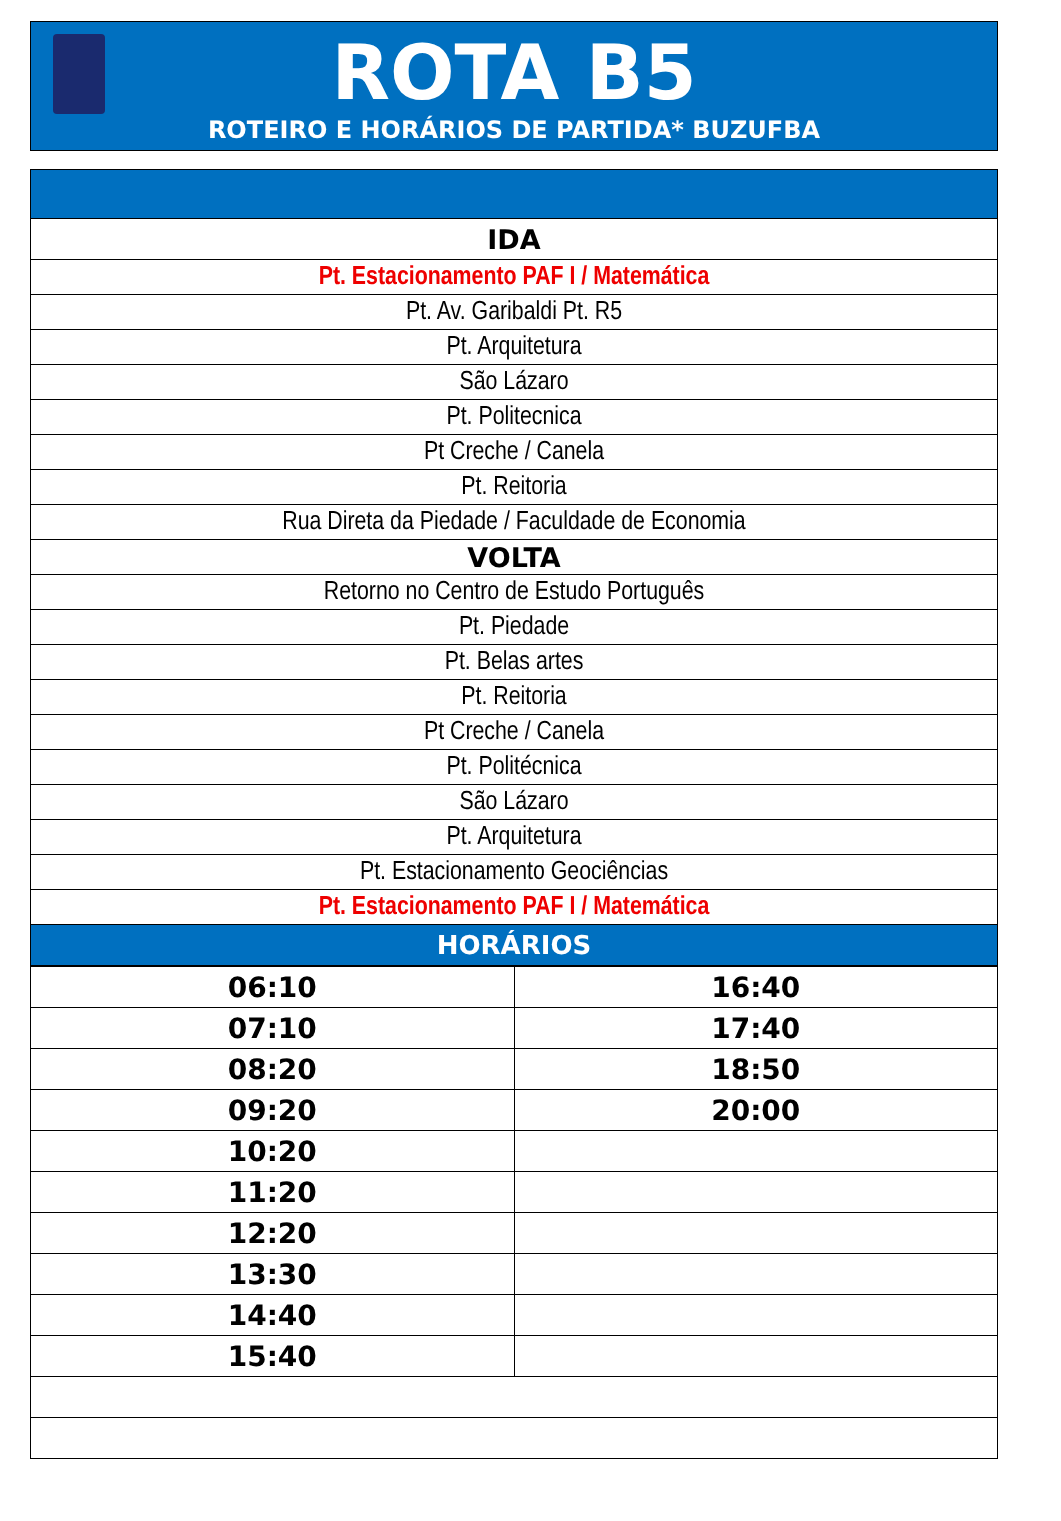ROTA B5
ROTEIRO E HORÁRIOS DE PARTIDA* BUZUFBA
| IDA |
| Pt. Estacionamento PAF I / Matemática |
| Pt. Av. Garibaldi Pt. R5 |
| Pt. Arquitetura |
| São Lázaro |
| Pt. Politecnica |
| Pt Creche / Canela |
| Pt. Reitoria |
| Rua Direta da Piedade / Faculdade de Economia |
| VOLTA |
| Retorno no Centro de Estudo Português |
| Pt. Piedade |
| Pt. Belas artes |
| Pt. Reitoria |
| Pt Creche / Canela |
| Pt. Politécnica |
| São Lázaro |
| Pt. Arquitetura |
| Pt. Estacionamento Geociências |
| Pt. Estacionamento PAF I / Matemática |
| HORÁRIOS |
| 06:10 | 16:40 |
| 07:10 | 17:40 |
| 08:20 | 18:50 |
| 09:20 | 20:00 |
| 10:20 | |
| 11:20 | |
| 12:20 | |
| 13:30 | |
| 14:40 | |
| 15:40 | |